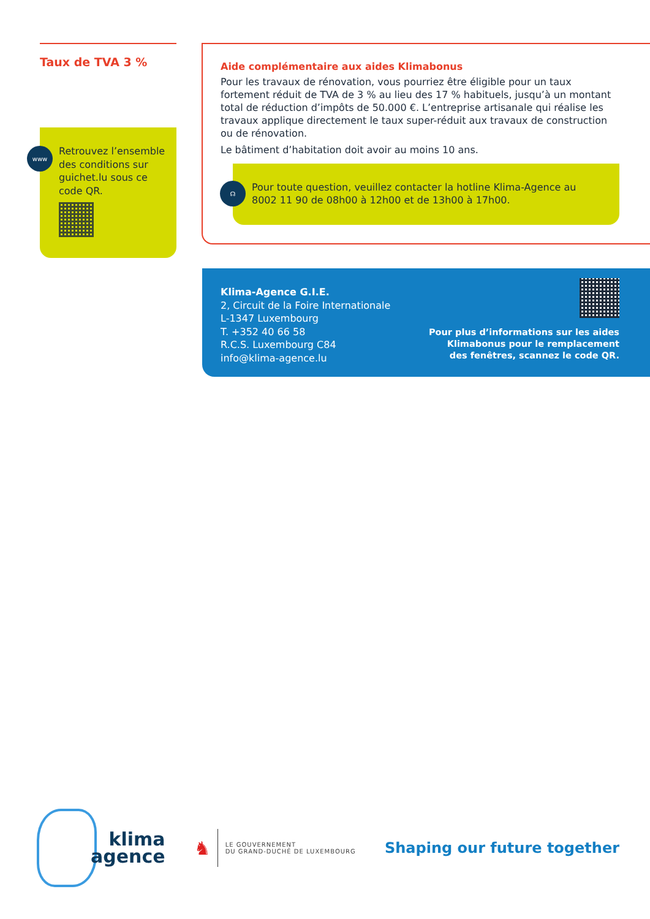Taux de TVA 3 %
www
Retrouvez l’ensemble des conditions sur guichet.lu sous ce code QR.
Aide complémentaire aux aides Klimabonus
Pour les travaux de rénovation, vous pourriez être éligible pour un taux fortement réduit de TVA de 3 % au lieu des 17 % habituels, jusqu’à un montant total de réduction d’impôts de 50.000 €. L’entreprise artisanale qui réalise les travaux applique directement le taux super-réduit aux travaux de construction ou de rénovation.
Le bâtiment d’habitation doit avoir au moins 10 ans.
☊
Pour toute question, veuillez contacter la hotline Klima-Agence au 8002 11 90 de 08h00 à 12h00 et de 13h00 à 17h00.
Klima-Agence G.I.E.
2, Circuit de la Foire Internationale
L-1347 Luxembourg
T. +352 40 66 58
R.C.S. Luxembourg C84
info@klima-agence.lu
Pour plus d’informations sur les aides
Klimabonus pour le remplacement
des fenêtres, scannez le code QR.
klima
agence
♞ LE GOUVERNEMENT
DU GRAND-DUCHÉ DE LUXEMBOURG
Shaping our future together